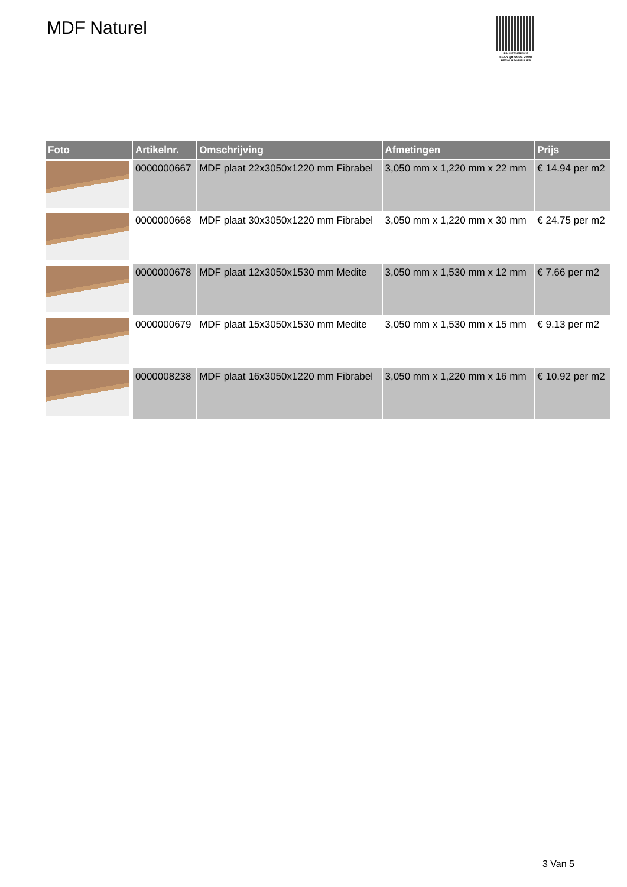MDF Naturel
PALLETSERVICE
SCAN QR-CODE VOOR RETOURFORMULIER
| Foto | Artikelnr. | Omschrijving | Afmetingen | Prijs |
| --- | --- | --- | --- | --- |
| | 0000000667 | MDF plaat 22x3050x1220 mm Fibrabel | 3,050 mm x 1,220 mm x 22 mm | € 14.94 per m2 |
| | 0000000668 | MDF plaat 30x3050x1220 mm Fibrabel | 3,050 mm x 1,220 mm x 30 mm | € 24.75 per m2 |
| | 0000000678 | MDF plaat 12x3050x1530 mm Medite | 3,050 mm x 1,530 mm x 12 mm | € 7.66 per m2 |
| | 0000000679 | MDF plaat 15x3050x1530 mm Medite | 3,050 mm x 1,530 mm x 15 mm | € 9.13 per m2 |
| | 0000008238 | MDF plaat 16x3050x1220 mm Fibrabel | 3,050 mm x 1,220 mm x 16 mm | € 10.92 per m2 |
3 Van 5